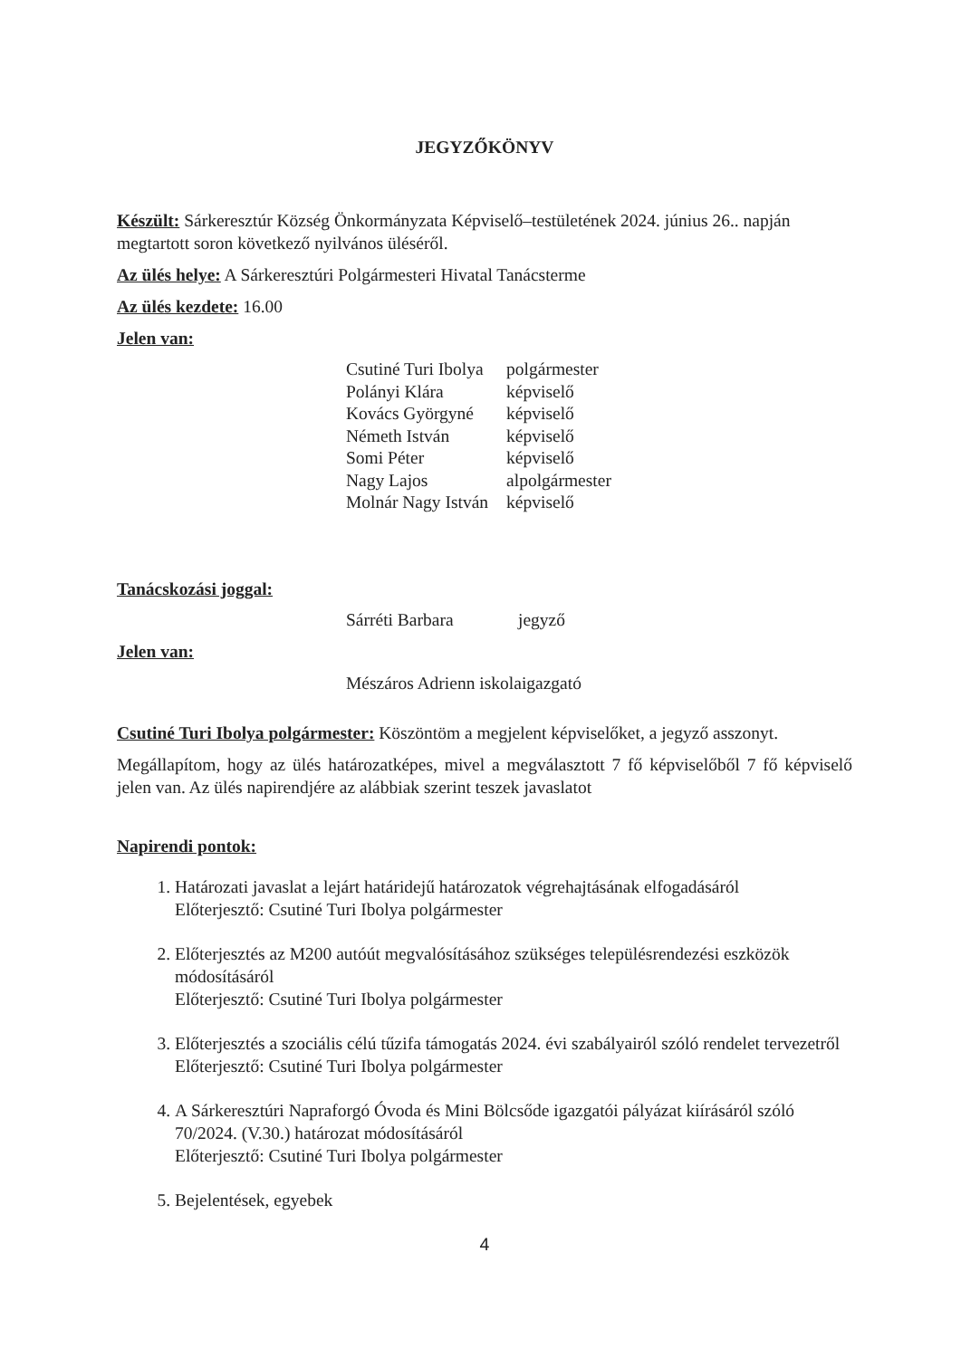JEGYZŐKÖNYV
Készült: Sárkeresztúr Község Önkormányzata Képviselő–testületének 2024. június 26.. napján megtartott soron következő nyilvános üléséről.
Az ülés helye: A Sárkeresztúri Polgármesteri Hivatal Tanácsterme
Az ülés kezdete: 16.00
Jelen van:
| Csutiné Turi Ibolya | polgármester |
| Polányi Klára | képviselő |
| Kovács Györgyné | képviselő |
| Németh István | képviselő |
| Somi Péter | képviselő |
| Nagy Lajos | alpolgármester |
| Molnár Nagy István | képviselő |
Tanácskozási joggal:
| Sárréti Barbara | jegyző |
Jelen van:
Mészáros Adrienn iskolaigazgató
Csutiné Turi Ibolya polgármester: Köszöntöm a megjelent képviselőket, a jegyző asszonyt.
Megállapítom, hogy az ülés határozatképes, mivel a megválasztott 7 fő képviselőből 7 fő képviselő jelen van. Az ülés napirendjére az alábbiak szerint teszek javaslatot
Napirendi pontok:
1. Határozati javaslat a lejárt határidejű határozatok végrehajtásának elfogadásáról
Előterjesztő: Csutiné Turi Ibolya polgármester
2. Előterjesztés az M200 autóút megvalósításához szükséges településrendezési eszközök módosításáról
Előterjesztő: Csutiné Turi Ibolya polgármester
3. Előterjesztés a szociális célú tűzifa támogatás 2024. évi szabályairól szóló rendelet tervezetről
Előterjesztő: Csutiné Turi Ibolya polgármester
4. A Sárkeresztúri Napraforgó Óvoda és Mini Bölcsőde igazgatói pályázat kiírásáról szóló 70/2024. (V.30.) határozat módosításáról
Előterjesztő: Csutiné Turi Ibolya polgármester
5. Bejelentések, egyebek
4